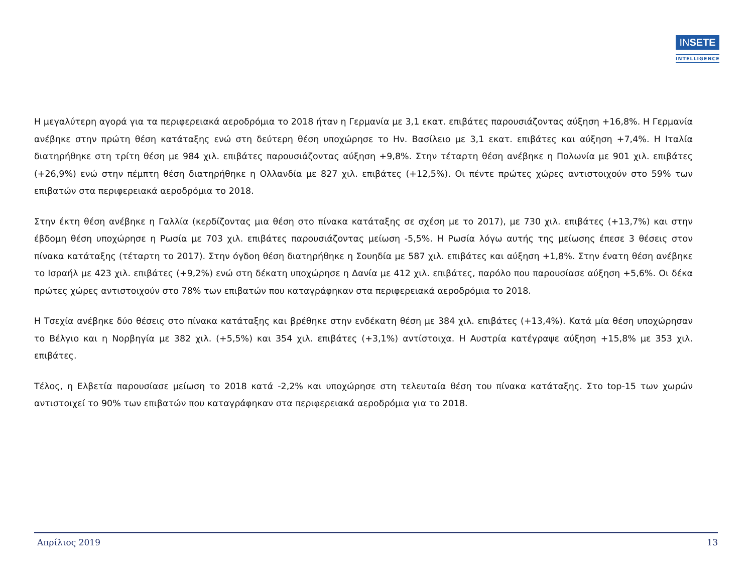INSETE
INTELLIGENCE
Η μεγαλύτερη αγορά για τα περιφερειακά αεροδρόμια το 2018 ήταν η Γερμανία με 3,1 εκατ. επιβάτες παρουσιάζοντας αύξηση +16,8%. Η Γερμανία ανέβηκε στην πρώτη θέση κατάταξης ενώ στη δεύτερη θέση υποχώρησε το Ην. Βασίλειο με 3,1 εκατ. επιβάτες και αύξηση +7,4%. Η Ιταλία διατηρήθηκε στη τρίτη θέση με 984 χιλ. επιβάτες παρουσιάζοντας αύξηση +9,8%. Στην τέταρτη θέση ανέβηκε η Πολωνία με 901 χιλ. επιβάτες (+26,9%) ενώ στην πέμπτη θέση διατηρήθηκε η Ολλανδία με 827 χιλ. επιβάτες (+12,5%). Οι πέντε πρώτες χώρες αντιστοιχούν στο 59% των επιβατών στα περιφερειακά αεροδρόμια το 2018.
Στην έκτη θέση ανέβηκε η Γαλλία (κερδίζοντας μια θέση στο πίνακα κατάταξης σε σχέση με το 2017), με 730 χιλ. επιβάτες (+13,7%) και στην έβδομη θέση υποχώρησε η Ρωσία με 703 χιλ. επιβάτες παρουσιάζοντας μείωση -5,5%. Η Ρωσία λόγω αυτής της μείωσης έπεσε 3 θέσεις στον πίνακα κατάταξης (τέταρτη το 2017). Στην όγδοη θέση διατηρήθηκε η Σουηδία με 587 χιλ. επιβάτες και αύξηση +1,8%. Στην ένατη θέση ανέβηκε το Ισραήλ με 423 χιλ. επιβάτες (+9,2%) ενώ στη δέκατη υποχώρησε η Δανία με 412 χιλ. επιβάτες, παρόλο που παρουσίασε αύξηση +5,6%. Οι δέκα πρώτες χώρες αντιστοιχούν στο 78% των επιβατών που καταγράφηκαν στα περιφερειακά αεροδρόμια το 2018.
Η Τσεχία ανέβηκε δύο θέσεις στο πίνακα κατάταξης και βρέθηκε στην ενδέκατη θέση με 384 χιλ. επιβάτες (+13,4%). Κατά μία θέση υποχώρησαν το Βέλγιο και η Νορβηγία με 382 χιλ. (+5,5%) και 354 χιλ. επιβάτες (+3,1%) αντίστοιχα. Η Αυστρία κατέγραψε αύξηση +15,8% με 353 χιλ. επιβάτες.
Τέλος, η Ελβετία παρουσίασε μείωση το 2018 κατά -2,2% και υποχώρησε στη τελευταία θέση του πίνακα κατάταξης. Στο top-15 των χωρών αντιστοιχεί το 90% των επιβατών που καταγράφηκαν στα περιφερειακά αεροδρόμια για το 2018.
Απρίλιος 2019 13